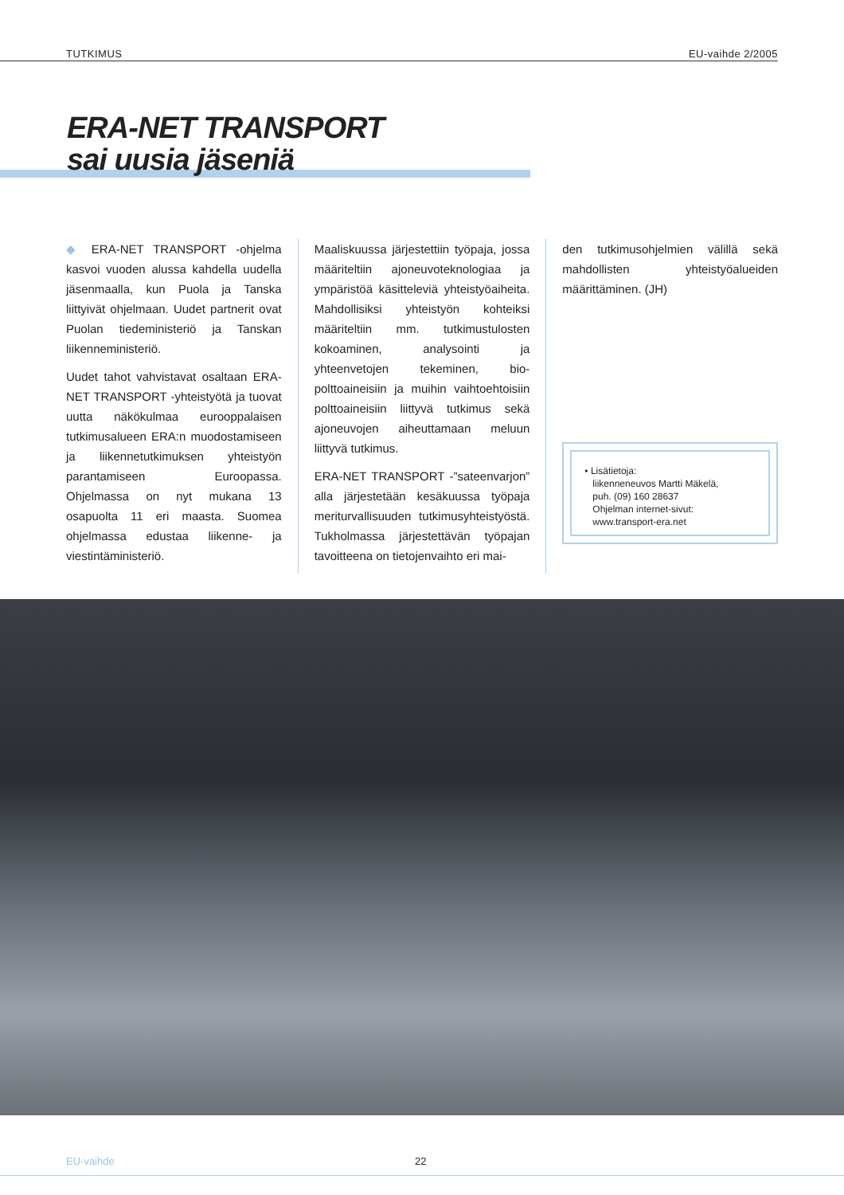TUTKIMUS EU-vaihde 2/2005
ERA-NET TRANSPORT
sai uusia jäseniä
◆ ERA-NET TRANSPORT -ohjelma kasvoi vuoden alussa kahdella uudella jäsenmaalla, kun Puola ja Tanska liittyivät ohjelmaan. Uudet partnerit ovat Puolan tiedeministeriö ja Tanskan liikenneministeriö.
Uudet tahot vahvistavat osaltaan ERA-NET TRANSPORT -yhteistyötä ja tuovat uutta näkökulmaa eurooppalaisen tutkimusalueen ERA:n muodostamiseen ja liikennetutkimuksen yhteistyön parantamiseen Euroopassa. Ohjelmassa on nyt mukana 13 osapuolta 11 eri maasta. Suomea ohjelmassa edustaa liikenne- ja viestintäministeriö.
Maaliskuussa järjestettiin työpaja, jossa määriteltiin ajoneuvoteknologiaa ja ympäristöä käsitteleviä yhteistyöaiheita. Mahdollisiksi yhteistyön kohteiksi määriteltiin mm. tutkimustulosten kokoaminen, analysointi ja yhteenvetojen tekeminen, bio-polttoaineisiin ja muihin vaihtoehtoisiin polttoaineisiin liittyvä tutkimus sekä ajoneuvojen aiheuttamaan meluun liittyvä tutkimus.
ERA-NET TRANSPORT -”sateenvarjon” alla järjestetään kesäkuussa työpaja meriturvallisuuden tutkimusyhteistyöstä. Tukholmassa järjestettävän työpajan tavoitteena on tietojenvaihto eri mai-
den tutkimusohjelmien välillä sekä mahdollisten yhteistyöalueiden määrittäminen. (JH)
• Lisätietoja:
liikenneneuvos Martti Mäkelä,
puh. (09) 160 28637
Ohjelman internet-sivut:
www.transport-era.net
EU-vaihde 22